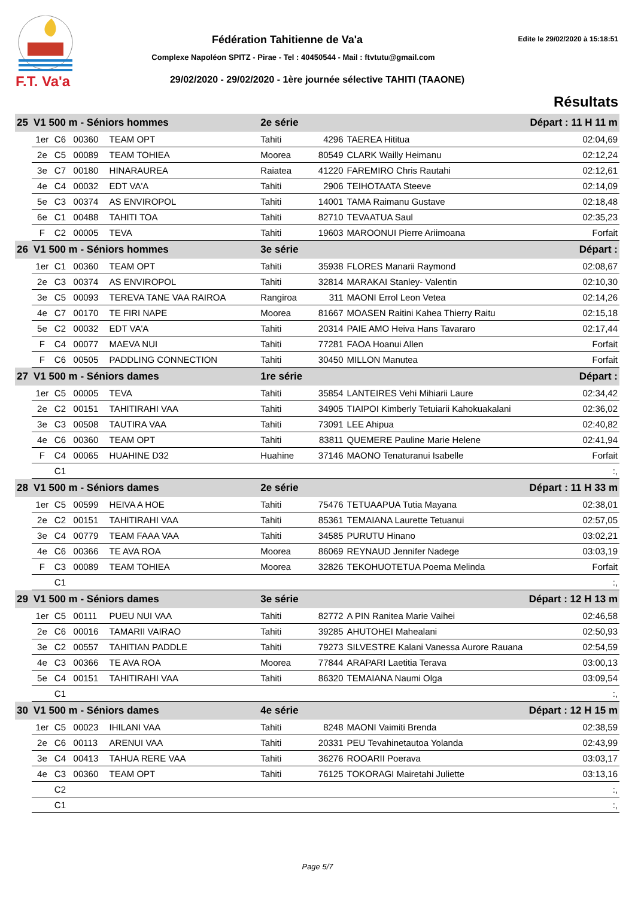F.T. Va'a
Fédération Tahitienne de Va'a Edite le 29/02/2020 à 15:18:51
Complexe Napoléon SPITZ - Pirae - Tel : 40450544 - Mail : ftvtutu@gmail.com
29/02/2020 - 29/02/2020 - 1ère journée sélective TAHITI (TAAONE)
Résultats
| 25 | V1 500 m - Séniors hommes | | | | 2e série | | Départ : 11 H 11 m | |
| | 1er | C6 | 00360 | TEAM OPT | Tahiti | 4296 | TAEREA Hititua | 02:04,69 |
| | 2e | C5 | 00089 | TEAM TOHIEA | Moorea | 80549 | CLARK Wailly Heimanu | 02:12,24 |
| | 3e | C7 | 00180 | HINARAUREA | Raiatea | 41220 | FAREMIRO Chris Rautahi | 02:12,61 |
| | 4e | C4 | 00032 | EDT VA'A | Tahiti | 2906 | TEIHOTAATA Steeve | 02:14,09 |
| | 5e | C3 | 00374 | AS ENVIROPOL | Tahiti | 14001 | TAMA Raimanu Gustave | 02:18,48 |
| | 6e | C1 | 00488 | TAHITI TOA | Tahiti | 82710 | TEVAATUA Saul | 02:35,23 |
| | F | C2 | 00005 | TEVA | Tahiti | 19603 | MAROONUI Pierre Ariimoana | Forfait |
| 26 | V1 500 m - Séniors hommes | | | | 3e série | | Départ : | |
| | 1er | C1 | 00360 | TEAM OPT | Tahiti | 35938 | FLORES Manarii Raymond | 02:08,67 |
| | 2e | C3 | 00374 | AS ENVIROPOL | Tahiti | 32814 | MARAKAI Stanley- Valentin | 02:10,30 |
| | 3e | C5 | 00093 | TEREVA TANE VAA RAIROA | Rangiroa | 311 | MAONI Errol Leon Vetea | 02:14,26 |
| | 4e | C7 | 00170 | TE FIRI NAPE | Moorea | 81667 | MOASEN Raitini Kahea Thierry Raitu | 02:15,18 |
| | 5e | C2 | 00032 | EDT VA'A | Tahiti | 20314 | PAIE AMO Heiva Hans Tavararo | 02:17,44 |
| | F | C4 | 00077 | MAEVA NUI | Tahiti | 77281 | FAOA Hoanui Allen | Forfait |
| | F | C6 | 00505 | PADDLING CONNECTION | Tahiti | 30450 | MILLON Manutea | Forfait |
| 27 | V1 500 m - Séniors dames | | | | 1re série | | Départ : | |
| | 1er | C5 | 00005 | TEVA | Tahiti | 35854 | LANTEIRES Vehi Mihiarii Laure | 02:34,42 |
| | 2e | C2 | 00151 | TAHITIRAHI VAA | Tahiti | 34905 | TIAIPOI Kimberly Tetuiarii Kahokuakalani | 02:36,02 |
| | 3e | C3 | 00508 | TAUTIRA VAA | Tahiti | 73091 | LEE Ahipua | 02:40,82 |
| | 4e | C6 | 00360 | TEAM OPT | Tahiti | 83811 | QUEMERE Pauline Marie Helene | 02:41,94 |
| | F | C4 | 00065 | HUAHINE D32 | Huahine | 37146 | MAONO Tenaturanui Isabelle | Forfait |
| | | C1 | | | | | | :, |
| 28 | V1 500 m - Séniors dames | | | | 2e série | | Départ : 11 H 33 m | |
| | 1er | C5 | 00599 | HEIVA A HOE | Tahiti | 75476 | TETUAAPUA Tutia Mayana | 02:38,01 |
| | 2e | C2 | 00151 | TAHITIRAHI VAA | Tahiti | 85361 | TEMAIANA Laurette Tetuanui | 02:57,05 |
| | 3e | C4 | 00779 | TEAM FAAA VAA | Tahiti | 34585 | PURUTU Hinano | 03:02,21 |
| | 4e | C6 | 00366 | TE AVA ROA | Moorea | 86069 | REYNAUD Jennifer Nadege | 03:03,19 |
| | F | C3 | 00089 | TEAM TOHIEA | Moorea | 32826 | TEKOHUOTETUA Poema Melinda | Forfait |
| | | C1 | | | | | | :, |
| 29 | V1 500 m - Séniors dames | | | | 3e série | | Départ : 12 H 13 m | |
| | 1er | C5 | 00111 | PUEU NUI VAA | Tahiti | 82772 | A PIN Ranitea Marie Vaihei | 02:46,58 |
| | 2e | C6 | 00016 | TAMARII VAIRAO | Tahiti | 39285 | AHUTOHEI Mahealani | 02:50,93 |
| | 3e | C2 | 00557 | TAHITIAN PADDLE | Tahiti | 79273 | SILVESTRE Kalani Vanessa Aurore Rauana | 02:54,59 |
| | 4e | C3 | 00366 | TE AVA ROA | Moorea | 77844 | ARAPARI Laetitia Terava | 03:00,13 |
| | 5e | C4 | 00151 | TAHITIRAHI VAA | Tahiti | 86320 | TEMAIANA Naumi Olga | 03:09,54 |
| | | C1 | | | | | | :, |
| 30 | V1 500 m - Séniors dames | | | | 4e série | | Départ : 12 H 15 m | |
| | 1er | C5 | 00023 | IHILANI VAA | Tahiti | 8248 | MAONI Vaimiti Brenda | 02:38,59 |
| | 2e | C6 | 00113 | ARENUI VAA | Tahiti | 20331 | PEU Tevahinetautoa Yolanda | 02:43,99 |
| | 3e | C4 | 00413 | TAHUA RERE VAA | Tahiti | 36276 | ROOARII Poerava | 03:03,17 |
| | 4e | C3 | 00360 | TEAM OPT | Tahiti | 76125 | TOKORAGI Mairetahi Juliette | 03:13,16 |
| | | C2 | | | | | | :, |
| | | C1 | | | | | | :, |
Page 5/7